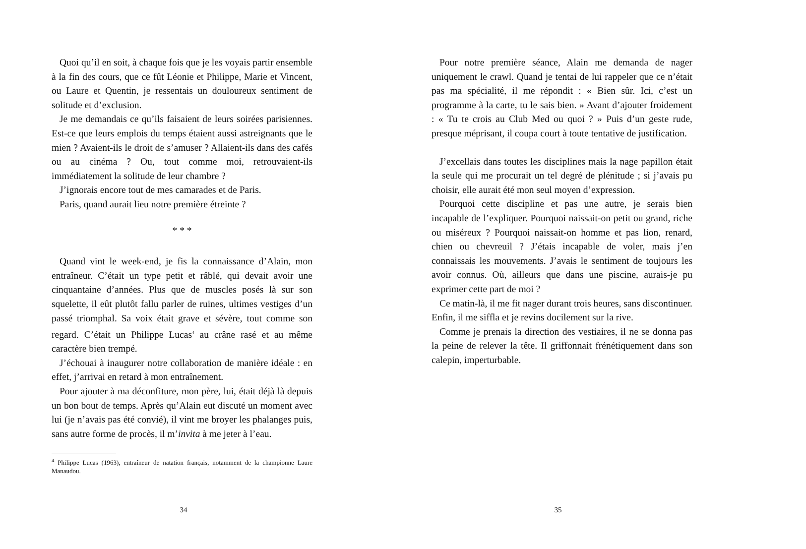Quoi qu’il en soit, à chaque fois que je les voyais partir ensemble à la fin des cours, que ce fût Léonie et Philippe, Marie et Vincent, ou Laure et Quentin, je ressentais un douloureux sentiment de solitude et d’exclusion.
Je me demandais ce qu’ils faisaient de leurs soirées parisiennes. Est-ce que leurs emplois du temps étaient aussi astreignants que le mien ? Avaient-ils le droit de s’amuser ? Allaient-ils dans des cafés ou au cinéma ? Ou, tout comme moi, retrouvaient-ils immédiatement la solitude de leur chambre ?
J’ignorais encore tout de mes camarades et de Paris.
Paris, quand aurait lieu notre première étreinte ?
* * *
Quand vint le week-end, je fis la connaissance d’Alain, mon entraîneur. C’était un type petit et râblé, qui devait avoir une cinquantaine d’années. Plus que de muscles posés là sur son squelette, il eût plutôt fallu parler de ruines, ultimes vestiges d’un passé triomphal. Sa voix était grave et sévère, tout comme son regard. C’était un Philippe Lucas<sup>4</sup> au crâne rasé et au même caractère bien trempé.
J’échouai à inaugurer notre collaboration de manière idéale : en effet, j’arrivai en retard à mon entraînement.
Pour ajouter à ma déconfiture, mon père, lui, était déjà là depuis un bon bout de temps. Après qu’Alain eut discuté un moment avec lui (je n’avais pas été convié), il vint me broyer les phalanges puis, sans autre forme de procès, il m’invita à me jeter à l’eau.
<sup>4</sup> Philippe Lucas (1963), entraîneur de natation français, notamment de la championne Laure Manaudou.
34
Pour notre première séance, Alain me demanda de nager uniquement le crawl. Quand je tentai de lui rappeler que ce n’était pas ma spécialité, il me répondit : « Bien sûr. Ici, c’est un programme à la carte, tu le sais bien. » Avant d’ajouter froidement : « Tu te crois au Club Med ou quoi ? » Puis d’un geste rude, presque méprisant, il coupa court à toute tentative de justification.
J’excellais dans toutes les disciplines mais la nage papillon était la seule qui me procurait un tel degré de plénitude ; si j’avais pu choisir, elle aurait été mon seul moyen d’expression.
Pourquoi cette discipline et pas une autre, je serais bien incapable de l’expliquer. Pourquoi naissait-on petit ou grand, riche ou miséreux ? Pourquoi naissait-on homme et pas lion, renard, chien ou chevreuil ? J’étais incapable de voler, mais j’en connaissais les mouvements. J’avais le sentiment de toujours les avoir connus. Où, ailleurs que dans une piscine, aurais-je pu exprimer cette part de moi ?
Ce matin-là, il me fit nager durant trois heures, sans discontinuer. Enfin, il me siffla et je revins docilement sur la rive.
Comme je prenais la direction des vestiaires, il ne se donna pas la peine de relever la tête. Il griffonnait frénétiquement dans son calepin, imperturbable.
35